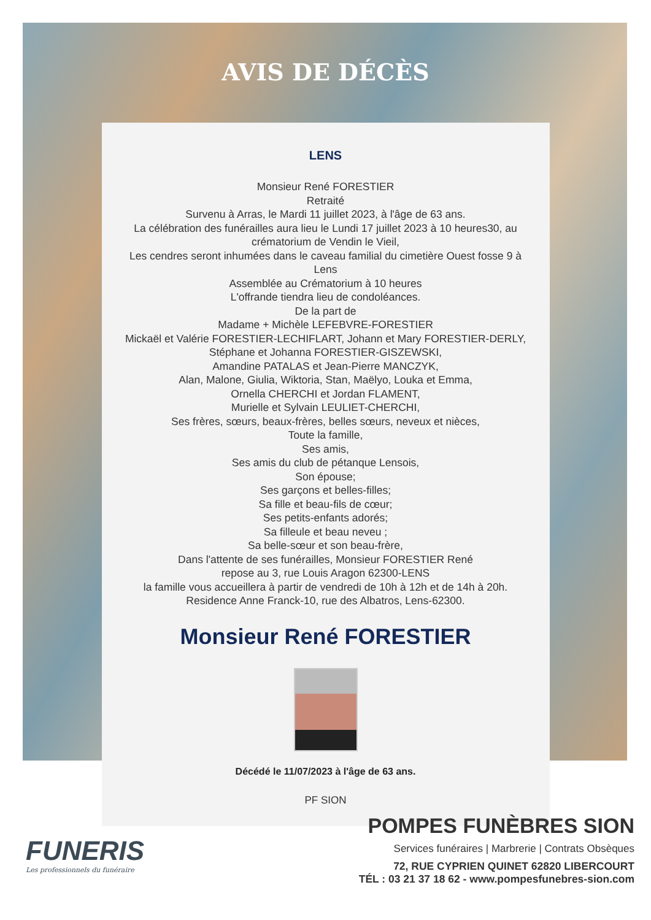AVIS DE DÉCÈS
LENS
Monsieur René FORESTIER
Retraité
Survenu à Arras, le Mardi 11 juillet 2023, à l'âge de 63 ans.
La célébration des funérailles aura lieu le Lundi 17 juillet 2023 à 10 heures30, au crématorium de Vendin le Vieil,
Les cendres seront inhumées dans le caveau familial du cimetière Ouest fosse 9 à Lens
Assemblée au Crématorium à 10 heures
L'offrande tiendra lieu de condoléances.
De la part de
Madame + Michèle LEFEBVRE-FORESTIER
Mickaël et Valérie FORESTIER-LECHIFLART, Johann et Mary FORESTIER-DERLY,
Stéphane et Johanna FORESTIER-GISZEWSKI,
Amandine PATALAS et Jean-Pierre MANCZYK,
Alan, Malone, Giulia, Wiktoria, Stan, Maëlyo, Louka et Emma,
Ornella CHERCHI et Jordan FLAMENT,
Murielle et Sylvain LEULIET-CHERCHI,
Ses frères, sœurs, beaux-frères, belles sœurs, neveux et nièces,
Toute la famille,
Ses amis,
Ses amis du club de pétanque Lensois,
Son épouse;
Ses garçons et belles-filles;
Sa fille et beau-fils de cœur;
Ses petits-enfants adorés;
Sa filleule et beau neveu ;
Sa belle-sœur et son beau-frère,
Dans l'attente de ses funérailles, Monsieur FORESTIER René
repose au 3, rue Louis Aragon 62300-LENS
la famille vous accueillera à partir de vendredi de 10h à 12h et de 14h à 20h.
Residence Anne Franck-10, rue des Albatros, Lens-62300.
Monsieur René FORESTIER
Décédé le 11/07/2023 à l'âge de 63 ans.
PF SION
FUNERIS
Les professionnels du funéraire
POMPES FUNÈBRES SION
Services funéraires | Marbrerie | Contrats Obsèques
72, RUE CYPRIEN QUINET 62820 LIBERCOURT
TÉL : 03 21 37 18 62 - www.pompesfunebres-sion.com